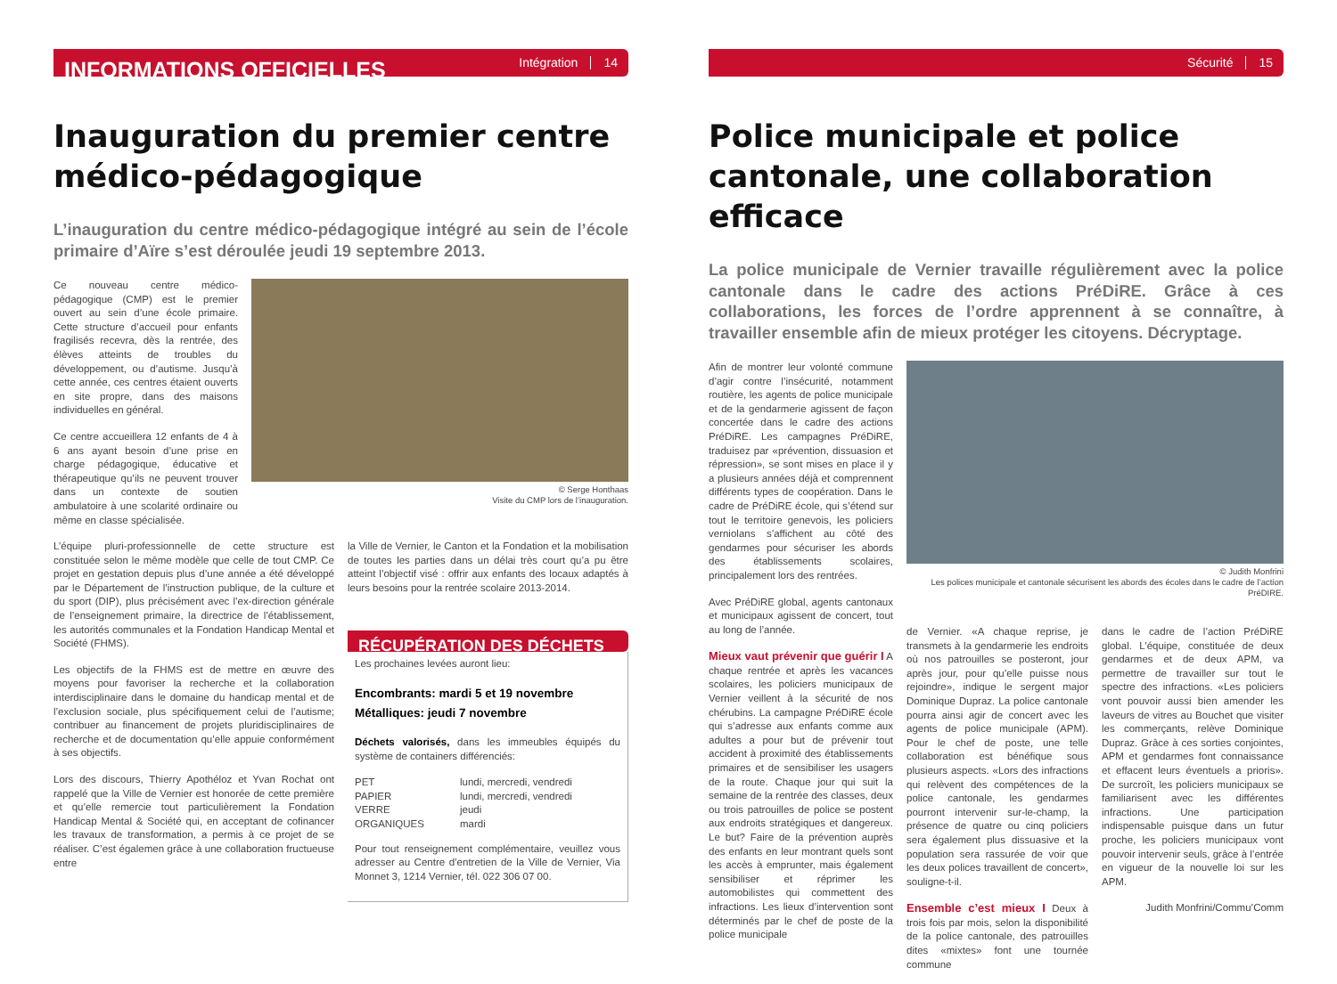INFORMATIONS OFFICIELLES Intégration 14
Inauguration du premier centre médico-pédagogique
L’inauguration du centre médico-pédagogique intégré au sein de l’école primaire d’Aïre s’est déroulée jeudi 19 septembre 2013.
Ce nouveau centre médico-pédagogique (CMP) est le premier ouvert au sein d’une école primaire. Cette structure d’accueil pour enfants fragilisés recevra, dès la rentrée, des élèves atteints de troubles du développement, ou d’autisme. Jusqu’à cette année, ces centres étaient ouverts en site propre, dans des maisons individuelles en général.
Ce centre accueillera 12 enfants de 4 à 6 ans ayant besoin d’une prise en charge pédagogique, éducative et thérapeutique qu’ils ne peuvent trouver dans un contexte de soutien ambulatoire à une scolarité ordinaire ou même en classe spécialisée.
© Serge Honthaas
Visite du CMP lors de l’inauguration.
L’équipe pluri-professionnelle de cette structure est constituée selon le même modèle que celle de tout CMP. Ce projet en gestation depuis plus d’une année a été développé par le Département de l’instruction publique, de la culture et du sport (DIP), plus précisément avec l’ex-direction générale de l’enseignement primaire, la directrice de l’établissement, les autorités communales et la Fondation Handicap Mental et Société (FHMS).
Les objectifs de la FHMS est de mettre en œuvre des moyens pour favoriser la recherche et la collaboration interdisciplinaire dans le domaine du handicap mental et de l’exclusion sociale, plus spécifiquement celui de l’autisme; contribuer au financement de projets pluridisciplinaires de recherche et de documentation qu’elle appuie conformément à ses objectifs.
Lors des discours, Thierry Apothéloz et Yvan Rochat ont rappelé que la Ville de Vernier est honorée de cette première et qu’elle remercie tout particulièrement la Fondation Handicap Mental & Société qui, en acceptant de cofinancer les travaux de transformation, a permis à ce projet de se réaliser. C’est égalemen grâce à une collaboration fructueuse entre
la Ville de Vernier, le Canton et la Fondation et la mobilisation de toutes les parties dans un délai très court qu’a pu être atteint l’objectif visé : offrir aux enfants des locaux adaptés à leurs besoins pour la rentrée scolaire 2013-2014.
RÉCUPÉRATION DES DÉCHETS
Les prochaines levées auront lieu:
Encombrants: mardi 5 et 19 novembre
Métalliques: jeudi 7 novembre
Déchets valorisés, dans les immeubles équipés du système de containers différenciés:
| PET | lundi, mercredi, vendredi |
| PAPIER | lundi, mercredi, vendredi |
| VERRE | jeudi |
| ORGANIQUES | mardi |
Pour tout renseignement complémentaire, veuillez vous adresser au Centre d’entretien de la Ville de Vernier, Via Monnet 3, 1214 Vernier, tél. 022 306 07 00.
Sécurité 15
Police municipale et police cantonale, une collaboration efficace
La police municipale de Vernier travaille régulièrement avec la police cantonale dans le cadre des actions PréDiRE. Grâce à ces collaborations, les forces de l’ordre apprennent à se connaître, à travailler ensemble afin de mieux protéger les citoyens. Décryptage.
Afin de montrer leur volonté commune d’agir contre l’insécurité, notamment routière, les agents de police municipale et de la gendarmerie agissent de façon concertée dans le cadre des actions PréDiRE. Les campagnes PréDiRE, traduisez par «prévention, dissuasion et répression», se sont mises en place il y a plusieurs années déjà et comprennent différents types de coopération. Dans le cadre de PréDiRE école, qui s’étend sur tout le territoire genevois, les policiers verniolans s’affichent au côté des gendarmes pour sécuriser les abords des établissements scolaires, principalement lors des rentrées.
Avec PréDiRE global, agents cantonaux et municipaux agissent de concert, tout au long de l’année.
Mieux vaut prévenir que guérir I A chaque rentrée et après les vacances scolaires, les policiers municipaux de Vernier veillent à la sécurité de nos chérubins. La campagne PréDiRE école qui s’adresse aux enfants comme aux adultes a pour but de prévenir tout accident à proximité des établissements primaires et de sensibiliser les usagers de la route. Chaque jour qui suit la semaine de la rentrée des classes, deux ou trois patrouilles de police se postent aux endroits stratégiques et dangereux. Le but? Faire de la prévention auprès des enfants en leur montrant quels sont les accès à emprunter, mais également sensibiliser et réprimer les automobilistes qui commettent des infractions. Les lieux d’intervention sont déterminés par le chef de poste de la police municipale
© Judith Monfrini
Les polices municipale et cantonale sécurisent les abords des écoles dans le cadre de l’action PréDIRE.
de Vernier. «A chaque reprise, je transmets à la gendarmerie les endroits où nos patrouilles se posteront, jour après jour, pour qu’elle puisse nous rejoindre», indique le sergent major Dominique Dupraz. La police cantonale pourra ainsi agir de concert avec les agents de police municipale (APM). Pour le chef de poste, une telle collaboration est bénéfique sous plusieurs aspects. «Lors des infractions qui relèvent des compétences de la police cantonale, les gendarmes pourront intervenir sur-le-champ, la présence de quatre ou cinq policiers sera également plus dissuasive et la population sera rassurée de voir que les deux polices travaillent de concert», souligne-t-il.
Ensemble c’est mieux I Deux à trois fois par mois, selon la disponibilité de la police cantonale, des patrouilles dites «mixtes» font une tournée commune
dans le cadre de l’action PréDiRE global. L’équipe, constituée de deux gendarmes et de deux APM, va permettre de travailler sur tout le spectre des infractions. «Les policiers vont pouvoir aussi bien amender les laveurs de vitres au Bouchet que visiter les commerçants, relève Dominique Dupraz. Grâce à ces sorties conjointes, APM et gendarmes font connaissance et effacent leurs éventuels a prioris». De surcroît, les policiers municipaux se familiarisent avec les différentes infractions. Une participation indispensable puisque dans un futur proche, les policiers municipaux vont pouvoir intervenir seuls, grâce à l’entrée en vigueur de la nouvelle loi sur les APM.
Judith Monfrini/Commu’Comm